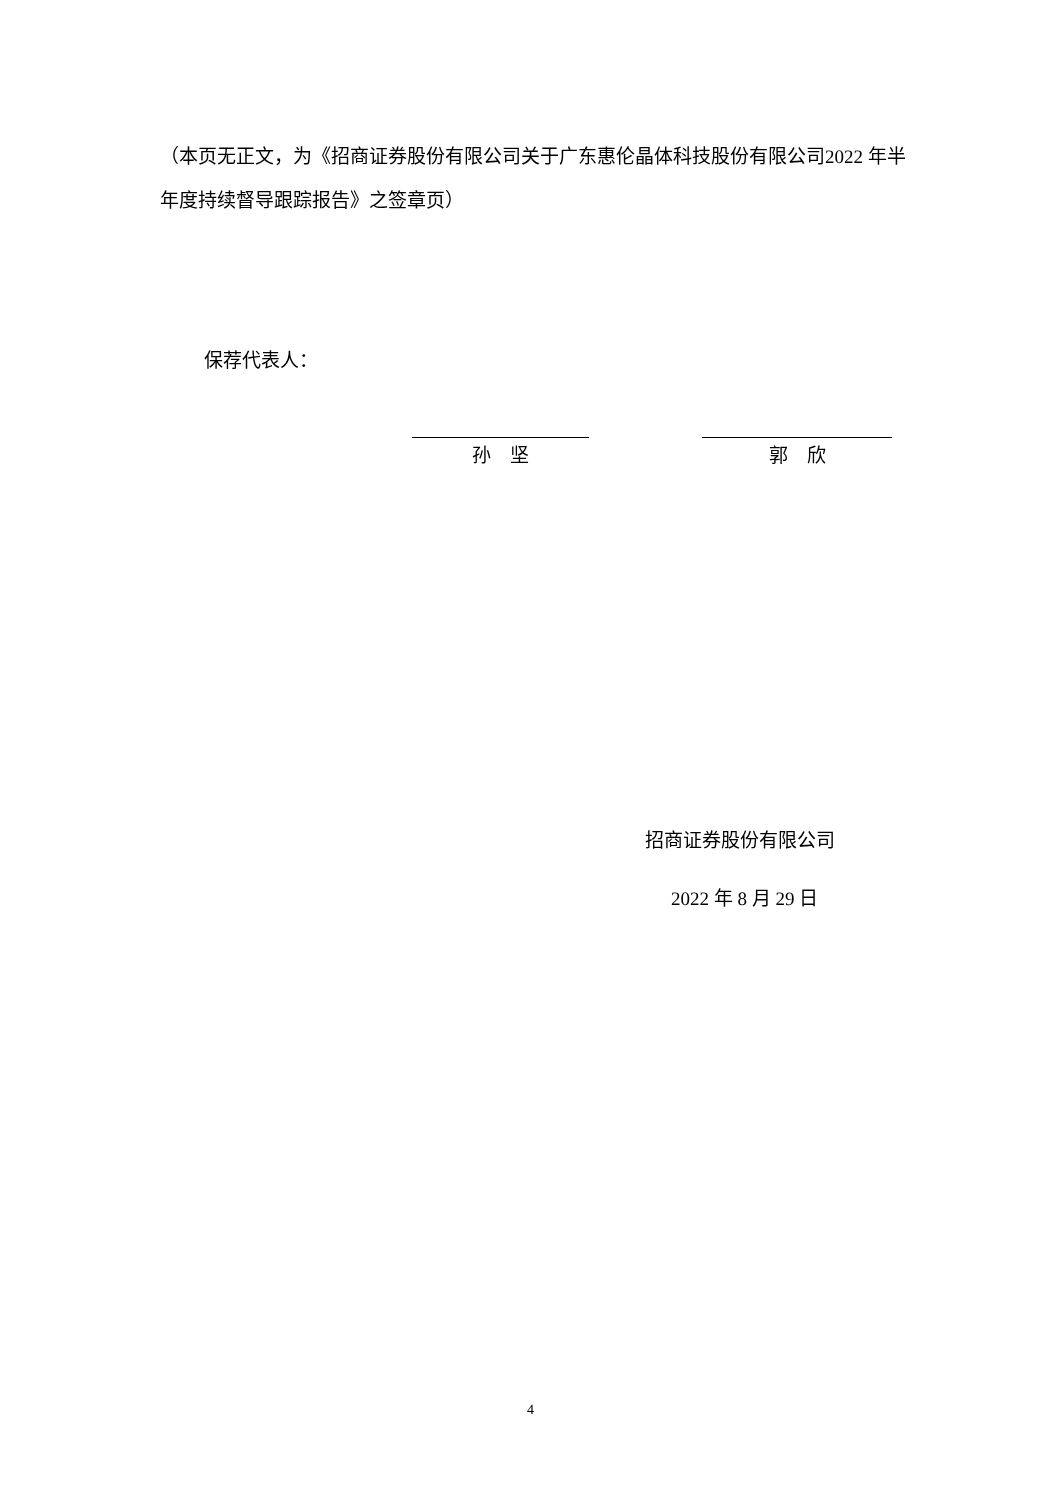（本页无正文，为《招商证券股份有限公司关于广东惠伦晶体科技股份有限公司2022 年半年度持续督导跟踪报告》之签章页）
保荐代表人：
孙　坚 郭　欣
招商证券股份有限公司
2022 年 8 月 29 日
4